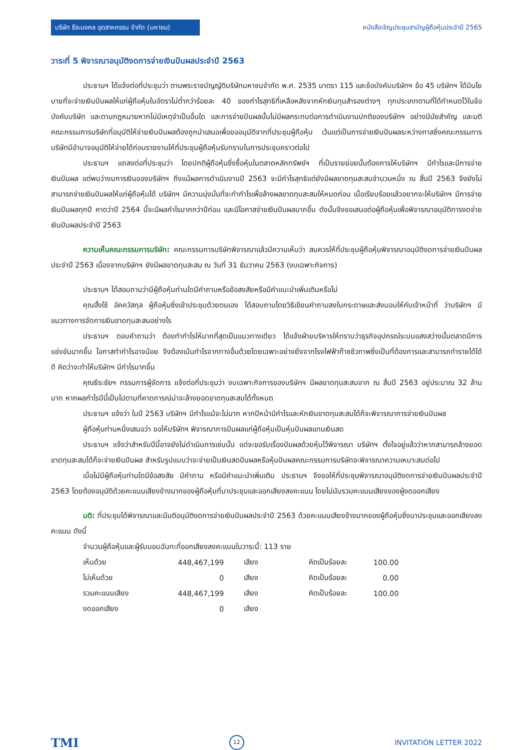บริษัท ธีระมงคล อุตสาหกรรม จำกัด (มหาชน)
หนังสือเชิญประชุมสามัญผู้ถือหุ้นประจำปี 2565
วาระที่ 5 พิจารณาอนุมัติงดการจ่ายเงินปันผลประจำปี 2563
ประธานฯ ได้แจ้งต่อที่ประชุมว่า ตามพระราชบัญญัติบริษัทมหาชนจำกัด พ.ศ. 2535 มาตรา 115 และข้อบังคับบริษัทฯ ข้อ 45 บริษัทฯ ได้มีนโยบายที่จะจ่ายเงินปันผลให้แก่ผู้ถือหุ้นในอัตราไม่ต่ำกว่าร้อยละ 40 ของกำไรสุทธิที่เหลือหลังจากหักเงินทุนสำรองต่างๆ ทุกประเภทตามที่ได้กำหนดไว้ในข้อบังคับบริษัท และตามกฎหมายหากไม่มีเหตุจำเป็นอื่นใด และการจ่ายปันผลนั้นไม่มีผลกระทบต่อการดำเนินงานปกติของบริษัทฯ อย่างมีนัยสำคัญ และมติคณะกรรมการบริษัทที่อนุมัติให้จ่ายเงินปันผลต้องถูกนำเสนอเพื่อขออนุมัติจากที่ประชุมผู้ถือหุ้น เว้นแต่เป็นการจ่ายเงินปันผลระหว่างกาลซึ่งคณะกรรมการบริษัทมีอำนาจอนุมัติให้จ่ายได้ก่อนรายงานให้ที่ประชุมผู้ถือหุ้นรับทราบในการประชุมคราวต่อไป
ประธานฯ แถลงต่อที่ประชุมว่า โดยปกติผู้ถือหุ้นซึ่งซื้อหุ้นในตลาดหลักทรัพย์ฯ ที่เป็นรายย่อยนั้นต้องการให้บริษัทฯ มีกำไรและมีการจ่ายเงินปันผล แต่พบว่างบการเงินของบริษัทฯ ถึงแม้ผลการดำเนินงานปี 2563 จะมีกำไรสุทธิแต่ยังมีผลขาดทุนสะสมจำนวนหนึ่ง ณ สิ้นปี 2563 จึงยังไม่สามารถจ่ายเงินปันผลให้แก่ผู้ถือหุ้นได้ บริษัทฯ มีความมุ่งมั่นที่จะทำกำไรเพื่อล้างผลขาดทุนสะสมให้หมดก่อน เมื่อเรียบร้อยแล้วอยากจะให้บริษัทฯ มีการจ่ายเงินปันผลทุกปี คาดว่าปี 2564 นี้จะมีผลกำไรมากกว่าปีก่อน และมีโอกาสจ่ายเงินปันผลมากขึ้น ดังนั้นจึงขอเสนอต่อผู้ถือหุ้นเพื่อพิจารณาอนุมัติการงดจ่ายเงินปันผลประจำปี 2563
ความเห็นคณะกรรมการบริษัท: คณะกรรมการบริษัทพิจารณาแล้วมีความเห็นว่า สมควรให้ที่ประชุมผู้ถือหุ้นพิจารณาอนุมัติงดการจ่ายเงินปันผล ประจำปี 2563 เนื่องจากบริษัทฯ ยังมีผลขาดทุนสะสม ณ วันที่ 31 ธันวาคม 2563 (งบเฉพาะกิจการ)
ประธานฯ ได้สอบถามว่ามีผู้ถือหุ้นท่านใดมีคำถามหรือข้อสงสัยหรือมีคำแนะนำเพิ่มเติมหรือไม่
คุณฮั้งใช้ อัคควัสกุล ผู้ถือหุ้นซึ่งเข้าประชุมด้วยตนเอง ได้สอบถามโดยวิธีเขียนคำถามลงในกระดาษและส่งมอบให้กับเจ้าหน้าที่ ว่าบริษัทฯ มีแนวทางการจัดการเงินขาดทุนสะสมอย่างไร
ประธานฯ ตอบคำถามว่า ต้องทำกำไรให้มากที่สุดเป็นแนวทางเดียว ได้แจ้งฝ่ายบริหารให้ทราบว่าธุรกิจอุปกรณ์ระบบแสงสว่างนั้นตลาดมีการแข่งขันมากขึ้น โอกาสทำกำไรอาจน้อย จึงต้องเน้นกำไรจากทางอื่นด้วยโดยเฉพาะอย่างยิ่งจากโรงไฟฟ้าก๊าซชีวภาพซึ่งเป็นที่ต้องการและสามารถทำรายได้ได้ดี คิดว่าจะทำให้บริษัทฯ มีกำไรมากขึ้น
คุณธีระชัยฯ กรรมการผู้จัดการ แจ้งต่อที่ประชุมว่า งบเฉพาะกิจการของบริษัทฯ มีผลขาดทุนสะสมจาก ณ สิ้นปี 2563 อยู่ประมาณ 32 ล้านบาท หากผลกำไรปีนี้เป็นไปตามที่คาดการณ์น่าจะล้างยอดขาดทุนสะสมได้ทั้งหมด
ประธานฯ แจ้งว่า ในปี 2563 บริษัทฯ มีกำไรแม้จะไม่มาก หากปีหน้ามีกำไรและหักเงินขาดทุนสะสมได้ก็จะพิจารณาการจ่ายเงินปันผล
ผู้ถือหุ้นท่านหนึ่งเสนอว่า ขอให้บริษัทฯ พิจารณาการปันผลแก่ผู้ถือหุ้นเป็นหุ้นปันผลแทนเงินสด
ประธานฯ แจ้งว่าสำหรับปีนี้อาจยังไม่ดำเนินการเช่นนั้น แต่จะขอรับเรื่องปันผลด้วยหุ้นไว้พิจารณา บริษัทฯ ตั้งใจอยู่แล้วว่าหากสามารถล้างยอดขาดทุนสะสมได้ก็จะจ่ายเงินปันผล สำหรับรูปแบบว่าจะจ่ายเป็นเงินสดปันผลหรือหุ้นปันผลคณะกรรมการบริษัทจะพิจารณาความเหมาะสมต่อไป
เมื่อไม่มีผู้ถือหุ้นท่านใดมีข้อสงสัย มีคำถาม หรือมีคำแนะนำเพิ่มเติม ประธานฯ จึงขอให้ที่ประชุมพิจารณาอนุมัติงดการจ่ายเงินปันผลประจำปี 2563 โดยต้องอนุมัติด้วยคะแนนเสียงข้างมากของผู้ถือหุ้นที่มาประชุมและออกเสียงลงคะแนน โดยไม่นับรวมคะแนนเสียงของผู้งดออกเสียง
มติ: ที่ประชุมได้พิจารณาและมีมติอนุมัติงดการจ่ายเงินปันผลประจำปี 2563 ด้วยคะแนนเสียงข้างมากของผู้ถือหุ้นซึ่งมาประชุมและออกเสียงลงคะแนน ดังนี้
จำนวนผู้ถือหุ้นและผู้รับมอบฉันทะที่ออกเสียงลงคะแนนในวาระนี้: 113 ราย
| เห็นด้วย | 448,467,199 | | เสียง | คิดเป็นร้อยละ | 100.00 |
| ไม่เห็นด้วย | 0 | | เสียง | คิดเป็นร้อยละ | 0.00 |
| รวมคะแนนเสียง | 448,467,199 | | เสียง | คิดเป็นร้อยละ | 100.00 |
| งดออกเสียง | 0 | | เสียง | | |
TMI 12 INVITATION LETTER 2022